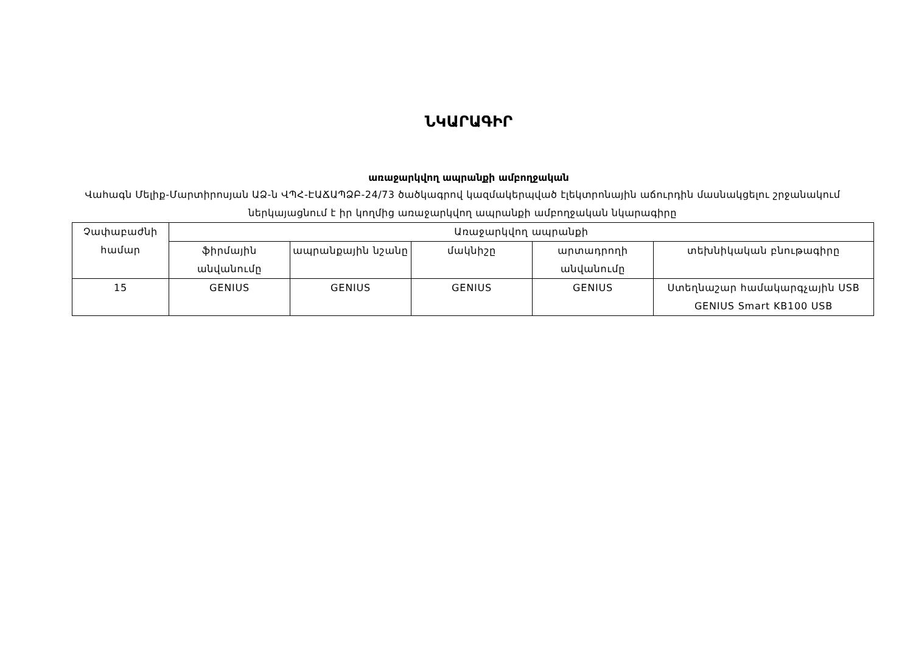ՆԿԱՐԱԳԻՐ
առաջարկվող ապրանքի ամբողջական
Վահագն Մելիք-Մարտիրոսյան ԱՁ-ն ՎՊՀ-ԷԱՃԱՊՁԲ-24/73 ծածկագրով կազմակերպված էլեկտրոնային աճուրդին մասնակցելու շրջանակում ներկայացնում է իր կողմից առաջարկվող ապրանքի ամբողջական նկարագիրը
| Չափաբաժնի համար | Առաջարկվող ապրանքի | | | | |
| --- | --- | --- | --- | --- | --- |
| | ֆիրմային անվանումը | ապրանքային նշանը | մակնիշը | արտադրողի անվանումը | տեխնիկական բնութագիրը |
| 15 | GENIUS | GENIUS | GENIUS | GENIUS | Ստեղնաշար համակարգչային USB GENIUS Smart KB100 USB |